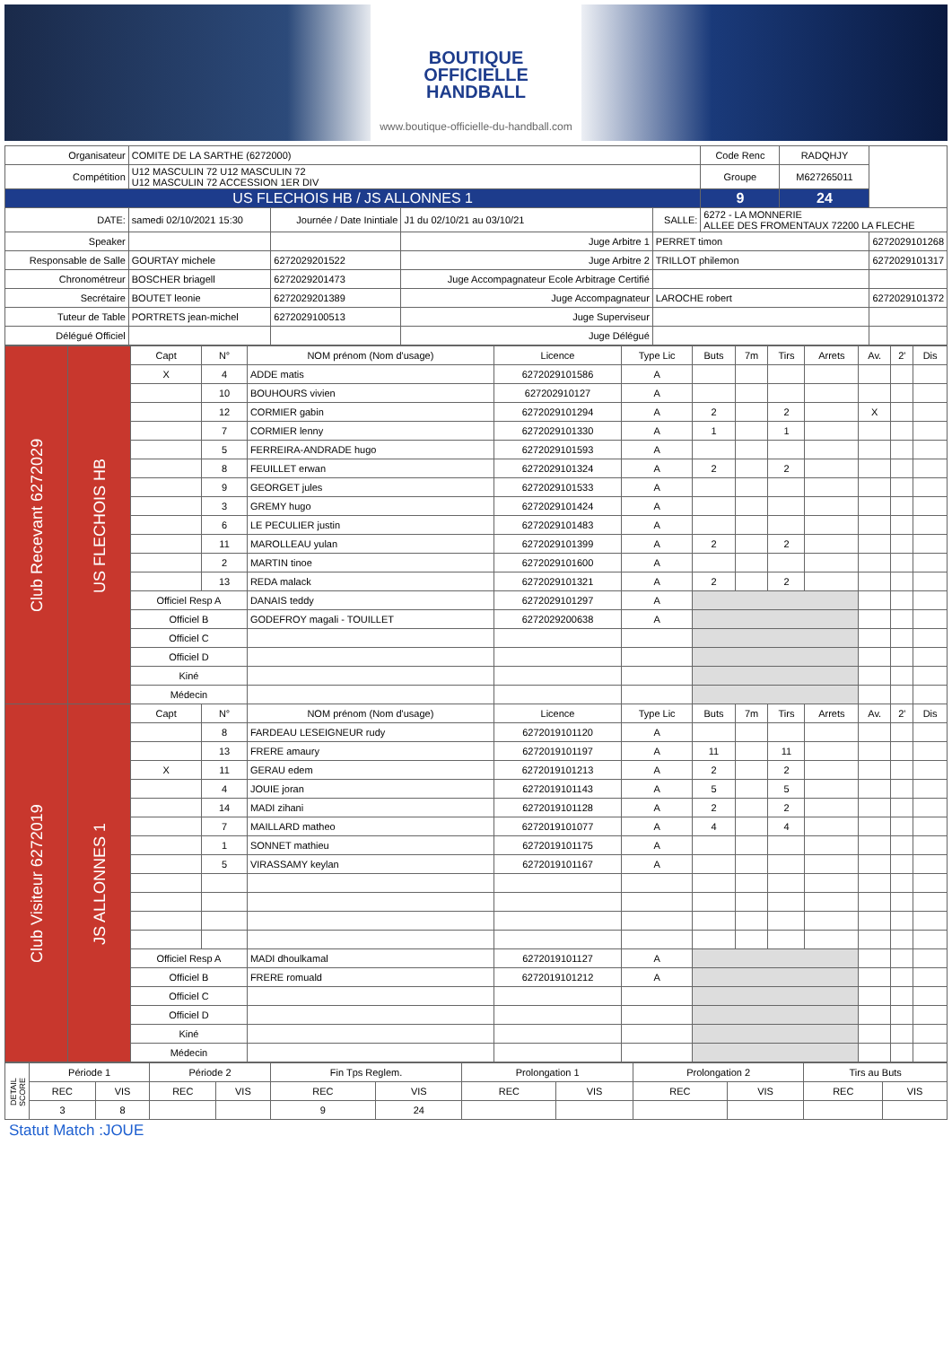BOUTIQUE
OFFICIELLE
HANDBALL www.boutique-officielle-du-handball.com
| Organisateur | COMITE DE LA SARTHE (6272000) | | | | | Code Renc | RADQHJY | |
| Compétition | U12 MASCULIN 72 U12 MASCULIN 72 U12 MASCULIN 72 ACCESSION 1ER DIV | | | | | Groupe | M627265011 | |
| US FLECHOIS HB / JS ALLONNES 1 | | | | | | 9 | 24 | |
| DATE: | samedi 02/10/2021 15:30 | Journée / Date Inintiale | J1 du 02/10/21 au 03/10/21 | SALLE: | 6272 - LA MONNERIE ALLEE DES FROMENTAUX 72200 LA FLECHE | | | |
| Speaker | | | Juge Arbitre 1 | PERRET timon | | | | 6272029101268 |
| Responsable de Salle | GOURTAY michele | 6272029201522 | Juge Arbitre 2 | TRILLOT philemon | | | | 6272029101317 |
| Chronométreur | BOSCHER briagell | 6272029201473 | Juge Accompagnateur Ecole Arbitrage Certifié | | | | | |
| Secrétaire | BOUTET leonie | 6272029201389 | Juge Accompagnateur | LAROCHE robert | | | | 6272029101372 |
| Tuteur de Table | PORTRETS jean-michel | 6272029100513 | Juge Superviseur | | | | | |
| Délégué Officiel | | | Juge Délégué | | | | | |
| Club Recevant 6272029 | US FLECHOIS HB | Capt | N° | NOM prénom (Nom d'usage) | Licence | Type Lic | Buts | 7m | Tirs | Arrets | Av. | 2' | Dis |
| | | X | 4 | ADDE matis | 6272029101586 | A | | | | | | | |
| | | | 10 | BOUHOURS vivien | 627202910127 | A | | | | | | | |
| | | | 12 | CORMIER gabin | 6272029101294 | A | 2 | | 2 | | X | | |
| | | | 7 | CORMIER lenny | 6272029101330 | A | 1 | | 1 | | | | |
| | | | 5 | FERREIRA-ANDRADE hugo | 6272029101593 | A | | | | | | | |
| | | | 8 | FEUILLET erwan | 6272029101324 | A | 2 | | 2 | | | | |
| | | | 9 | GEORGET jules | 6272029101533 | A | | | | | | | |
| | | | 3 | GREMY hugo | 6272029101424 | A | | | | | | | |
| | | | 6 | LE PECULIER justin | 6272029101483 | A | | | | | | | |
| | | | 11 | MAROLLEAU yulan | 6272029101399 | A | 2 | | 2 | | | | |
| | | | 2 | MARTIN tinoe | 6272029101600 | A | | | | | | | |
| | | | 13 | REDA malack | 6272029101321 | A | 2 | | 2 | | | | |
| | | Officiel Resp A | | DANAIS teddy | 6272029101297 | A | | | | | | | |
| | | Officiel B | | GODEFROY magali - TOUILLET | 6272029200638 | A | | | | | | | |
| | | Officiel C | | | | | | | | | | | |
| | | Officiel D | | | | | | | | | | | |
| | | Kiné | | | | | | | | | | | |
| | | Médecin | | | | | | | | | | | |
| Club Visiteur 6272019 | JS ALLONNES 1 | Capt | N° | NOM prénom (Nom d'usage) | Licence | Type Lic | Buts | 7m | Tirs | Arrets | Av. | 2' | Dis |
| | | | 8 | FARDEAU LESEIGNEUR rudy | 6272019101120 | A | | | | | | | |
| | | | 13 | FRERE amaury | 6272019101197 | A | 11 | | 11 | | | | |
| | | X | 11 | GERAU edem | 6272019101213 | A | 2 | | 2 | | | | |
| | | | 4 | JOUIE joran | 6272019101143 | A | 5 | | 5 | | | | |
| | | | 14 | MADI zihani | 6272019101128 | A | 2 | | 2 | | | | |
| | | | 7 | MAILLARD matheo | 6272019101077 | A | 4 | | 4 | | | | |
| | | | 1 | SONNET mathieu | 6272019101175 | A | | | | | | | |
| | | | 5 | VIRASSAMY keylan | 6272019101167 | A | | | | | | | |
| | | Officiel Resp A | | MADI dhoulkamal | 6272019101127 | A | | | | | | | |
| | | Officiel B | | FRERE romuald | 6272019101212 | A | | | | | | | |
| | | Officiel C | | | | | | | | | | | |
| | | Officiel D | | | | | | | | | | | |
| | | Kiné | | | | | | | | | | | |
| | | Médecin | | | | | | | | | | | |
| DETAIL SCORE | Période 1 | | Période 2 | | Fin Tps Reglem. | | Prolongation 1 | | Prolongation 2 | | Tirs au Buts | |
| | REC | VIS | REC | VIS | REC | VIS | REC | VIS | REC | VIS | REC | VIS |
| | 3 | 8 | | | 9 | 24 | | | | | | |
Statut Match :JOUE